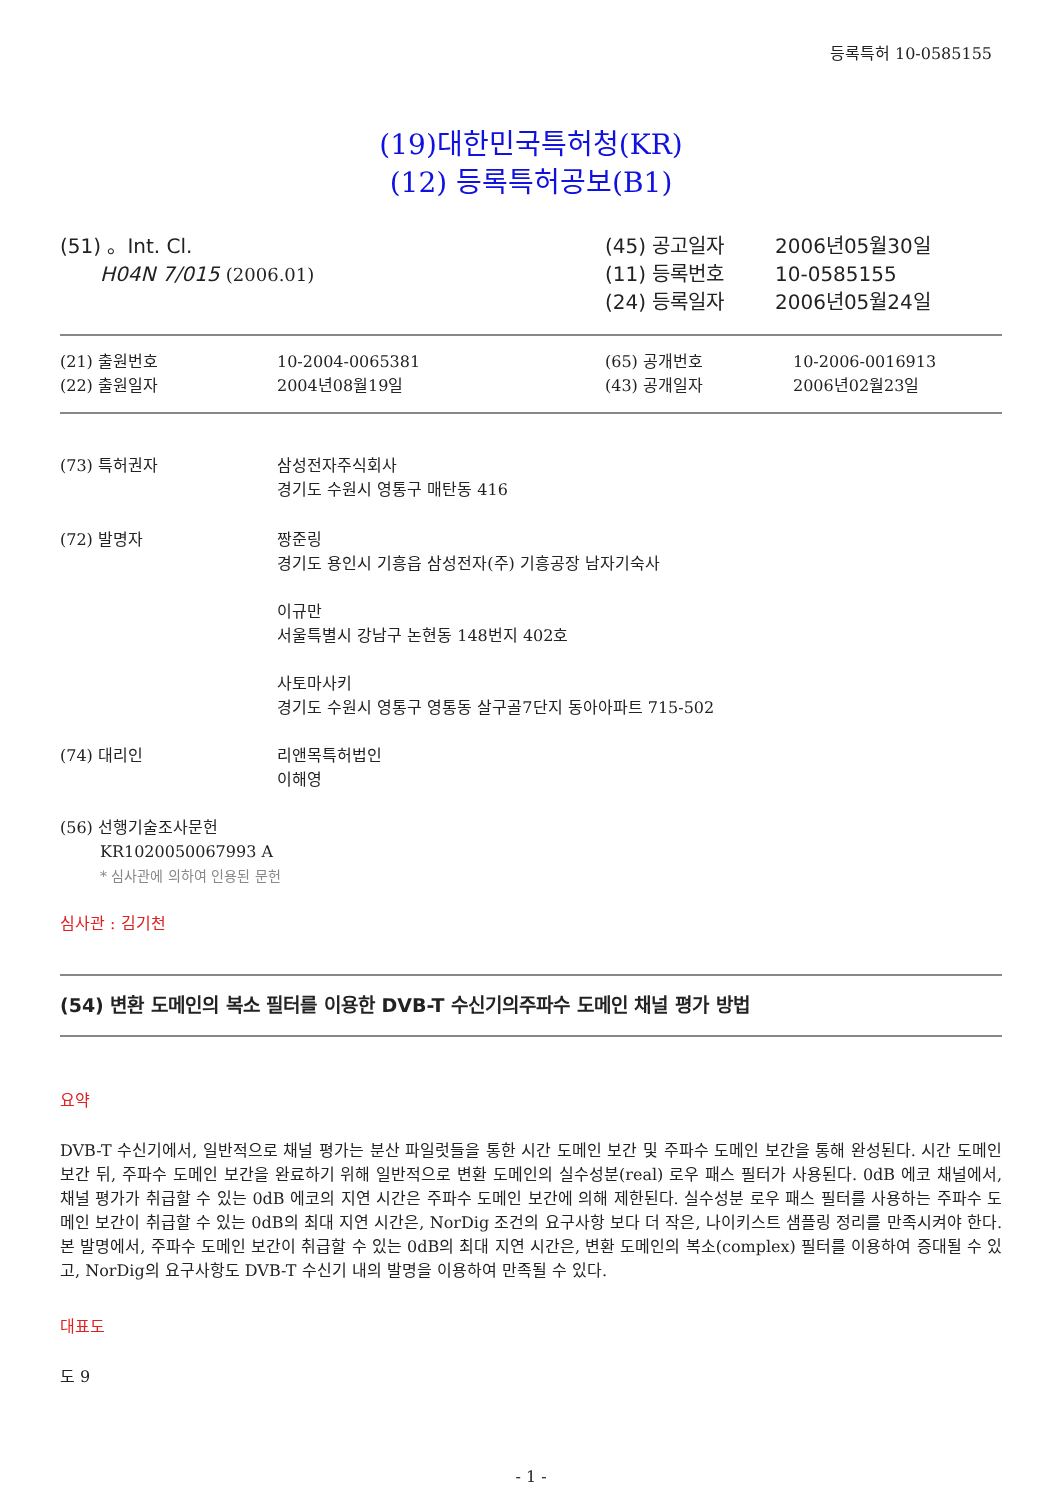등록특허 10-0585155
(19)대한민국특허청(KR)
(12) 등록특허공보(B1)
(51) 。Int. Cl.
H04N 7/015 (2006.01)
| (45) 공고일자 | 2006년05월30일 |
| (11) 등록번호 | 10-0585155 |
| (24) 등록일자 | 2006년05월24일 |
| (21) 출원번호 | 10-2004-0065381 | (65) 공개번호 | 10-2006-0016913 |
| (22) 출원일자 | 2004년08월19일 | (43) 공개일자 | 2006년02월23일 |
| (73) 특허권자 | 삼성전자주식회사 경기도 수원시 영통구 매탄동 416 |
| (72) 발명자 | 짱준링 경기도 용인시 기흥읍 삼성전자(주) 기흥공장 남자기숙사 이규만 서울특별시 강남구 논현동 148번지 402호 사토마사키 경기도 수원시 영통구 영통동 살구골7단지 동아아파트 715-502 |
| (74) 대리인 | 리앤목특허법인 이해영 |
(56) 선행기술조사문헌
KR1020050067993 A
* 심사관에 의하여 인용된 문헌
심사관 : 김기천
(54) 변환 도메인의 복소 필터를 이용한 DVB-T 수신기의주파수 도메인 채널 평가 방법
요약
DVB-T 수신기에서, 일반적으로 채널 평가는 분산 파일럿들을 통한 시간 도메인 보간 및 주파수 도메인 보간을 통해 완성된다. 시간 도메인 보간 뒤, 주파수 도메인 보간을 완료하기 위해 일반적으로 변환 도메인의 실수성분(real) 로우 패스 필터가 사용된다. 0dB 에코 채널에서, 채널 평가가 취급할 수 있는 0dB 에코의 지연 시간은 주파수 도메인 보간에 의해 제한된다. 실수성분 로우 패스 필터를 사용하는 주파수 도메인 보간이 취급할 수 있는 0dB의 최대 지연 시간은, NorDig 조건의 요구사항 보다 더 작은, 나이키스트 샘플링 정리를 만족시켜야 한다. 본 발명에서, 주파수 도메인 보간이 취급할 수 있는 0dB의 최대 지연 시간은, 변환 도메인의 복소(complex) 필터를 이용하여 증대될 수 있고, NorDig의 요구사항도 DVB-T 수신기 내의 발명을 이용하여 만족될 수 있다.
대표도
도 9
- 1 -